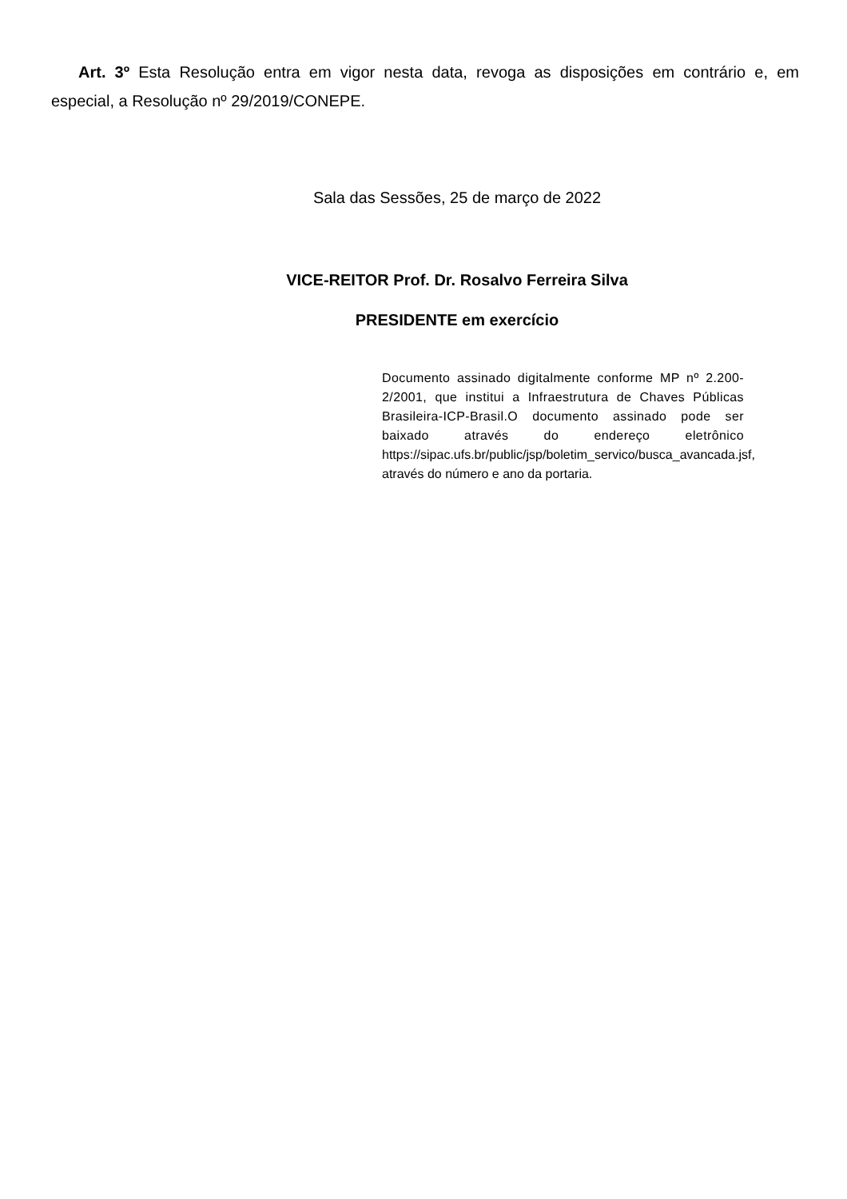Art. 3º Esta Resolução entra em vigor nesta data, revoga as disposições em contrário e, em especial, a Resolução nº 29/2019/CONEPE.
Sala das Sessões, 25 de março de 2022
VICE-REITOR Prof. Dr. Rosalvo Ferreira Silva
PRESIDENTE em exercício
Documento assinado digitalmente conforme MP nº 2.200-2/2001, que institui a Infraestrutura de Chaves Públicas Brasileira-ICP-Brasil.O documento assinado pode ser baixado através do endereço eletrônico https://sipac.ufs.br/public/jsp/boletim_servico/busca_avancada.jsf, através do número e ano da portaria.